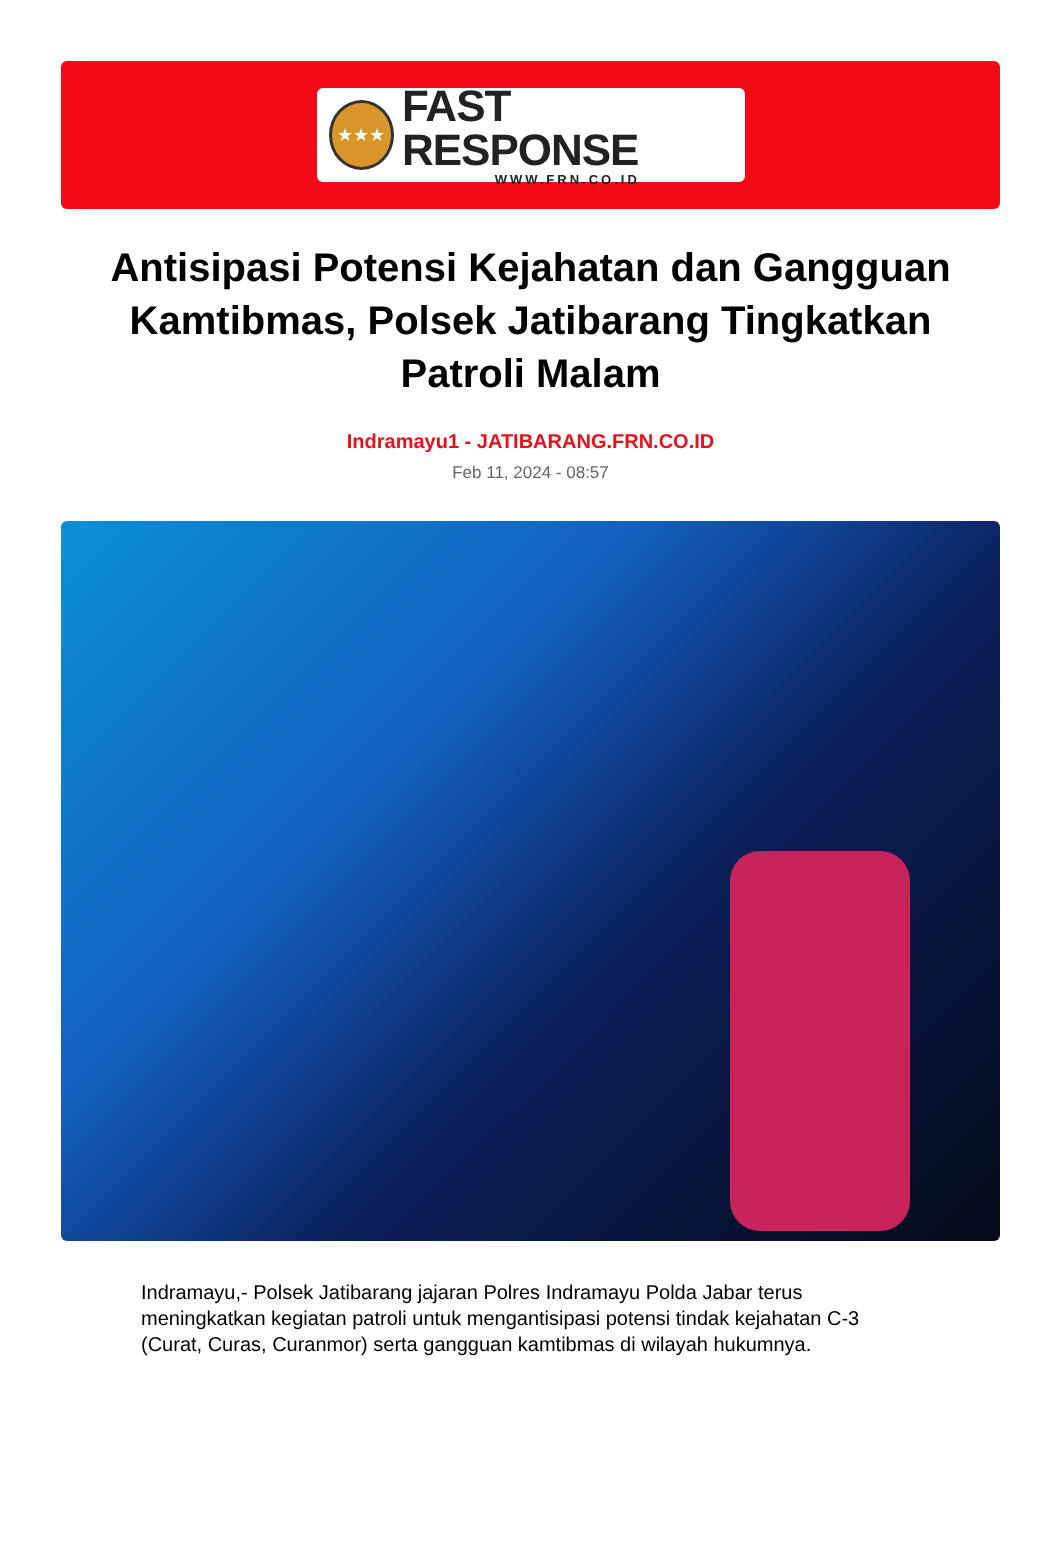★★★
FAST RESPONSE
WWW.FRN.CO.ID
Antisipasi Potensi Kejahatan dan Gangguan Kamtibmas, Polsek Jatibarang Tingkatkan Patroli Malam
Indramayu1 - JATIBARANG.FRN.CO.ID
Feb 11, 2024 - 08:57
Indramayu,- Polsek Jatibarang jajaran Polres Indramayu Polda Jabar terus meningkatkan kegiatan patroli untuk mengantisipasi potensi tindak kejahatan C-3 (Curat, Curas, Curanmor) serta gangguan kamtibmas di wilayah hukumnya.